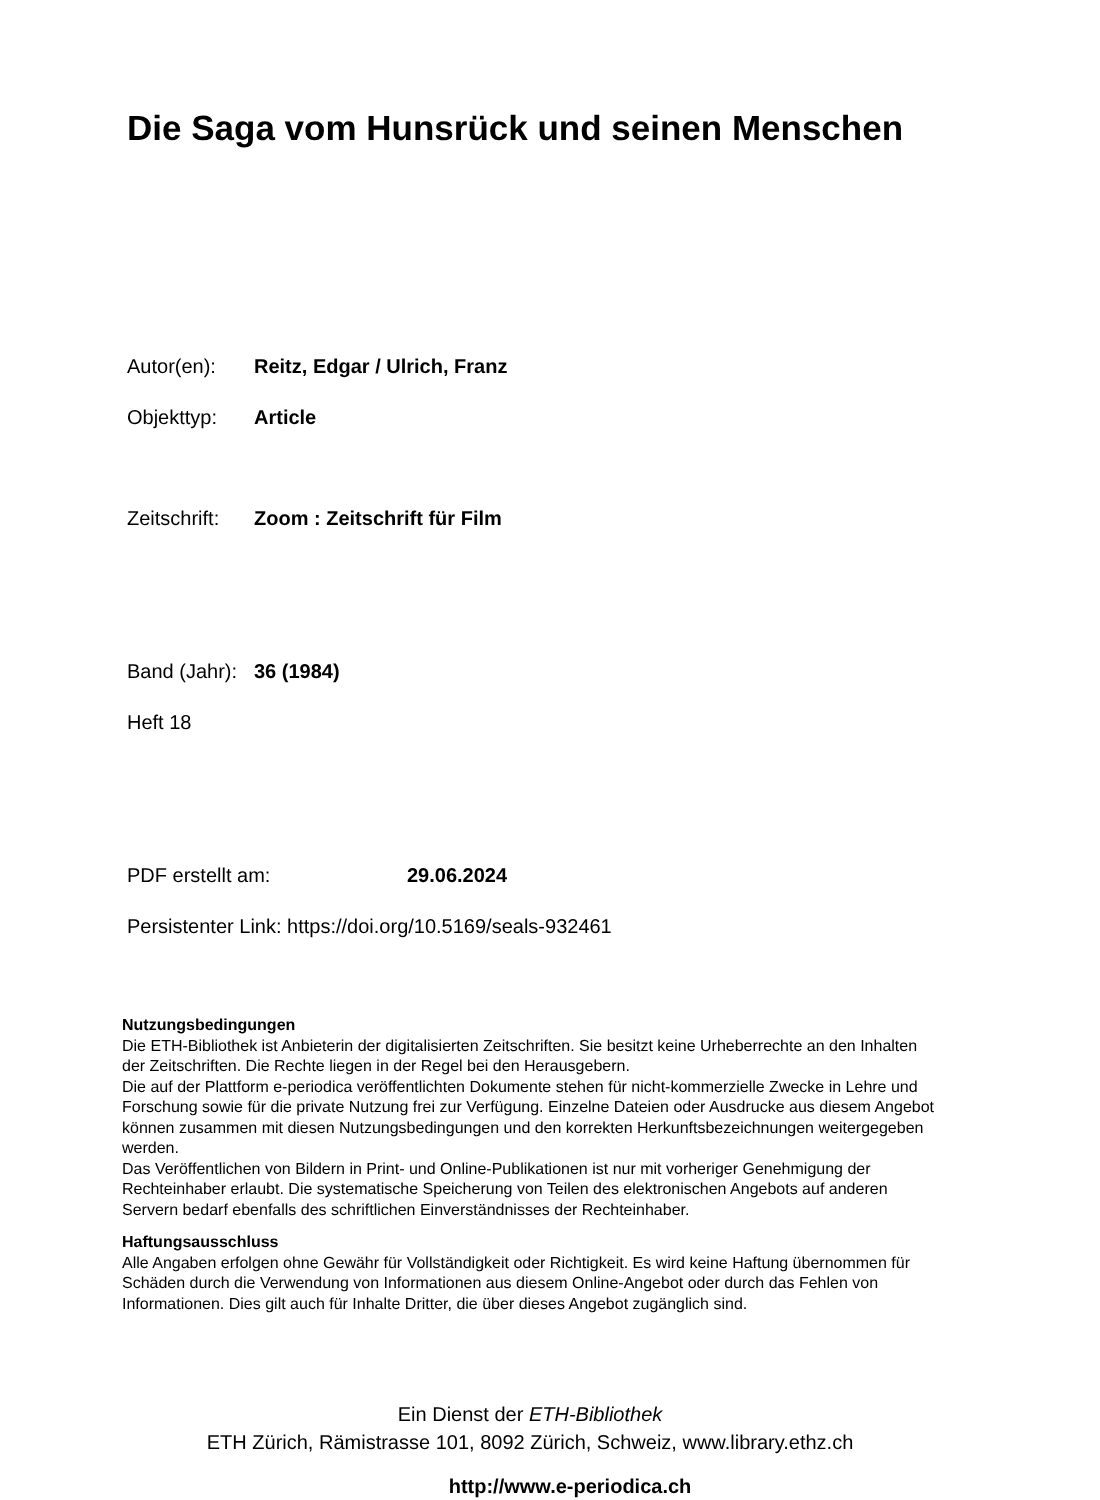Die Saga vom Hunsrück und seinen Menschen
Autor(en): Reitz, Edgar / Ulrich, Franz
Objekttyp: Article
Zeitschrift: Zoom : Zeitschrift für Film
Band (Jahr): 36 (1984)
Heft 18
PDF erstellt am: 29.06.2024
Persistenter Link: https://doi.org/10.5169/seals-932461
Nutzungsbedingungen
Die ETH-Bibliothek ist Anbieterin der digitalisierten Zeitschriften. Sie besitzt keine Urheberrechte an den Inhalten der Zeitschriften. Die Rechte liegen in der Regel bei den Herausgebern.
Die auf der Plattform e-periodica veröffentlichten Dokumente stehen für nicht-kommerzielle Zwecke in Lehre und Forschung sowie für die private Nutzung frei zur Verfügung. Einzelne Dateien oder Ausdrucke aus diesem Angebot können zusammen mit diesen Nutzungsbedingungen und den korrekten Herkunftsbezeichnungen weitergegeben werden.
Das Veröffentlichen von Bildern in Print- und Online-Publikationen ist nur mit vorheriger Genehmigung der Rechteinhaber erlaubt. Die systematische Speicherung von Teilen des elektronischen Angebots auf anderen Servern bedarf ebenfalls des schriftlichen Einverständnisses der Rechteinhaber.
Haftungsausschluss
Alle Angaben erfolgen ohne Gewähr für Vollständigkeit oder Richtigkeit. Es wird keine Haftung übernommen für Schäden durch die Verwendung von Informationen aus diesem Online-Angebot oder durch das Fehlen von Informationen. Dies gilt auch für Inhalte Dritter, die über dieses Angebot zugänglich sind.
Ein Dienst der ETH-Bibliothek
ETH Zürich, Rämistrasse 101, 8092 Zürich, Schweiz, www.library.ethz.ch
http://www.e-periodica.ch